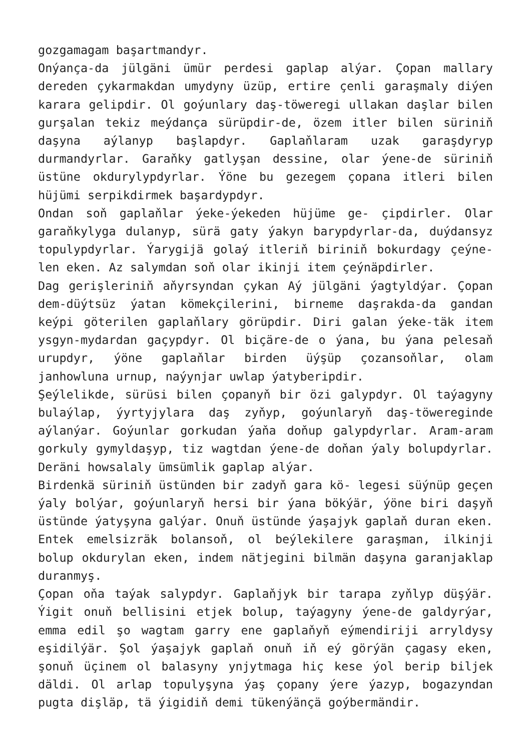gozgamagam başartmandyr.
Onýança-da jülgäni ümür perdesi gaplap alýar. Çopan mallary dereden çykarmakdan umydyny üzüp, ertire çenli garaşmaly diýen karara gelipdir. Ol goýunlary daş-töweregi ullakan daşlar bilen gurşalan tekiz meýdança sürüpdir-de, özem itler bilen süriniň daşyna aýlanyp başlapdyr. Gaplaňlaram uzak garaşdyryp durmandyrlar. Garaňky gatlyşan dessine, olar ýene-de süriniň üstüne okdurylypdyrlar. Ýöne bu gezegem çopana itleri bilen hüjümi serpikdirmek başardypdyr.
Ondan soň gaplaňlar ýeke-ýekeden hüjüme ge- çipdirler. Olar garaňkylyga dulanyp, sürä gaty ýakyn barypdyrlar-da, duýdansyz topulypdyrlar. Ýarygijä golaý itleriň biriniň bokurdagy çeýne- len eken. Az salymdan soň olar ikinji item çeýnäpdirler.
Dag gerişleriniň aňyrsyndan çykan Aý jülgäni ýagtyldýar. Çopan dem-düýtsüz ýatan kömekçilerini, birneme daşrakda-da gandan keýpi göterilen gaplaňlary görüpdir. Diri galan ýeke-täk item ysgyn-mydardan gaçypdyr. Ol biçäre-de o ýana, bu ýana pelesaň urupdyr, ýöne gaplaňlar birden üýşüp çozansoňlar, olam janhowluna urnup, naýynjar uwlap ýatyberipdir.
Şeýlelikde, sürüsi bilen çopanyň bir özi galypdyr. Ol taýagyny bulaýlap, ýyrtyjylara daş zyňyp, goýunlaryň daş-töwereginde aýlanýar. Goýunlar gorkudan ýaňa doňup galypdyrlar. Aram-aram gorkuly gymyldaşyp, tiz wagtdan ýene-de doňan ýaly bolupdyrlar. Deräni howsalaly ümsümlik gaplap alýar.
Birdenkä süriniň üstünden bir zadyň gara kö- legesi süýnüp geçen ýaly bolýar, goýunlaryň hersi bir ýana bökýär, ýöne biri daşyň üstünde ýatyşyna galýar. Onuň üstünde ýaşajyk gaplaň duran eken. Entek emelsizräk bolansoň, ol beýlekilere garaşman, ilkinji bolup okdurylan eken, indem nätjegini bilmän daşyna garanjaklap duranmyş.
Çopan oňa taýak salypdyr. Gaplaňjyk bir tarapa zyňlyp düşýär. Ýigit onuň bellisini etjek bolup, taýagyny ýene-de galdyrýar, emma edil şo wagtam garry ene gaplaňyň eýmendiriji arryldysy eşidilýär. Şol ýaşajyk gaplaň onuň iň eý görýän çagasy eken, şonuň üçinem ol balasyny ynjytmaga hiç kese ýol berip biljek däldi. Ol arlap topulyşyna ýaş çopany ýere ýazyp, bogazyndan pugta dişläp, tä ýigidiň demi tükenýänçä goýbermändir.